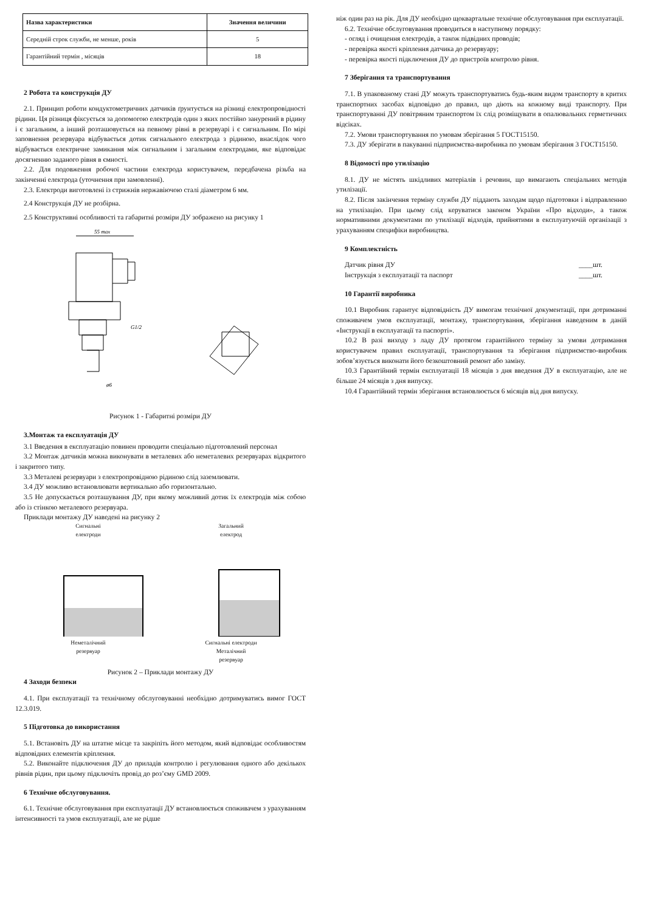| Назва характеристики | Значення величини |
| --- | --- |
| Середній строк служби, не менше, років | 5 |
| Гарантійний термін , місяців | 18 |
2 Робота та конструкція ДУ
2.1. Принцип роботи кондуктометричних датчиків ґрунтується на різниці електропровідності рідини. Ця різниця фіксується за допомогою електродів один з яких постійно занурений в рідину і є загальним, а інший розташовується на певному рівні в резервуарі і є сигнальним. По мірі заповнення резервуара відбувається дотик сигнального електрода з рідиною, внаслідок чого відбувається електричне замикання між сигнальним і загальним електродами, яке відповідає досягненню заданого рівня в ємності.
2.2. Для подовження робочої частини електрода користувачем, передбачена різьба на закінченні електрода (уточнення при замовленні).
2.3. Електроди виготовлені із стрижнів нержавіючою сталі діаметром 6 мм.
2.4 Конструкція ДУ не розбірна.
2.5 Конструктивні особливості та габаритні розміри ДУ зображено на рисунку 1
55 max
G1/2
ø6
Рисунок 1 - Габаритні розміри ДУ
3.Монтаж та експлуатація ДУ
3.1 Введення в експлуатацію повинен проводити спеціально підготовлений персонал
3.2 Монтаж датчиків можна виконувати в металевих або неметалевих резервуарах відкритого і закритого типу.
3.3 Металеві резервуари з електропровідною рідиною слід заземлювати.
3.4 ДУ можливо встановлювати вертикально або горизонтально.
3.5 Не допускається розташування ДУ, при якому можливий дотик їх електродів між собою або із стінкою металевого резервуара.
Приклади монтажу ДУ наведені на рисунку 2
Сигнальні
електроди
Неметалічний
резервуар
Загальний
електрод
Сигнальні електроди
Металічний
резервуар
Рисунок 2 – Приклади монтажу ДУ
4 Заходи безпеки
4.1. При експлуатації та технічному обслуговуванні необхідно дотримуватись вимог ГОСТ 12.3.019.
5 Підготовка до використання
5.1. Встановіть ДУ на штатне місце та закріпіть його методом, який відповідає особливостям відповідних елементів кріплення.
5.2. Виконайте підключення ДУ до приладів контролю і регулювання одного або декількох рівнів рідин, при цьому підключіть провід до роз’єму GMD 2009.
6 Технічне обслуговування.
6.1. Технічне обслуговування при експлуатації ДУ встановлюється споживачем з урахуванням інтенсивності та умов експлуатації, але не рідше
ніж один раз на рік. Для ДУ необхідно щоквартальне технічне обслуговування при експлуатації.
6.2. Технічне обслуговування проводиться в наступному порядку:
- огляд і очищення електродів, а також підвідних проводів;
- перевірка якості кріплення датчика до резервуару;
- перевірка якості підключення ДУ до пристроїв контролю рівня.
7 Зберігання та транспортування
7.1. В упакованому стані ДУ можуть транспортуватись будь-яким видом транспорту в критих транспортних засобах відповідно до правил, що діють на кожному виді транспорту. При транспортуванні ДУ повітряним транспортом їх слід розміщувати в опалювальних герметичних відсіках.
7.2. Умови транспортування по умовам зберігання 5 ГОСТ15150.
7.3. ДУ зберігати в пакуванні підприємства-виробника по умовам зберігання 3 ГОСТ15150.
8 Відомості про утилізацію
8.1. ДУ не містять шкідливих матеріалів і речовин, що вимагають спеціальних методів утилізації.
8.2. Після закінчення терміну служби ДУ піддають заходам щодо підготовки і відправленню на утилізацію. При цьому слід керуватися законом України «Про відходи», а також нормативними документами по утилізації відходів, прийнятими в експлуатуючій організації з урахуванням специфіки виробництва.
9 Комплектність
Датчик рівня ДУ ____шт.
Інструкція з експлуатації та паспорт ____шт.
10 Гарантії виробника
10.1 Виробник гарантує відповідність ДУ вимогам технічної документації, при дотриманні споживачем умов експлуатації, монтажу, транспортування, зберігання наведеним в даній «Інструкції в експлуатації та паспорті».
10.2 В разі виходу з ладу ДУ протягом гарантійного терміну за умови дотримання користувачем правил експлуатації, транспортування та зберігання підприємство-виробник зобов’язується виконати його безкоштовний ремонт або заміну.
10.3 Гарантійний термін експлуатації 18 місяців з дня введення ДУ в експлуатацію, але не більше 24 місяців з дня випуску.
10.4 Гарантійний термін зберігання встановлюється 6 місяців від дня випуску.